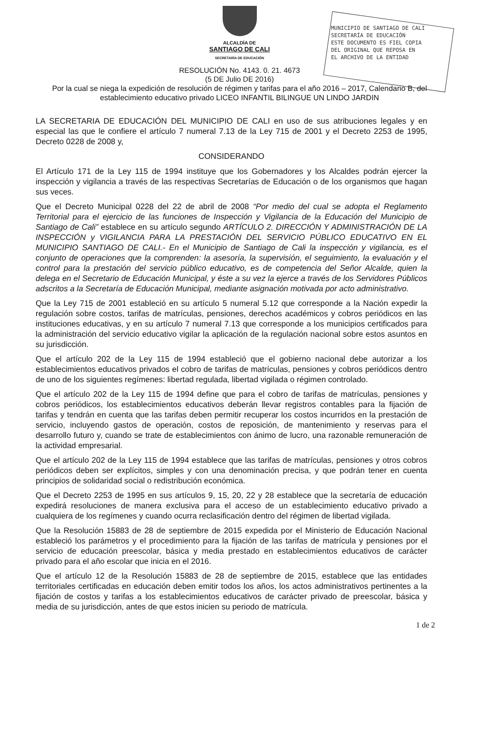MUNICIPIO DE SANTIAGO DE CALI
SECRETARÍA DE EDUCACIÓN
ESTE DOCUMENTO ES FIEL COPIA
DEL ORIGINAL QUE REPOSA EN
EL ARCHIVO DE LA ENTIDAD
ALCALDÍA DE
SANTIAGO DE CALI
SECRETARÍA DE EDUCACIÓN
RESOLUCIÓN No. 4143. 0. 21. 4673
(5 DE Julio DE 2016)
Por la cual se niega la expedición de resolución de régimen y tarifas para el año 2016 – 2017, Calendario B, del establecimiento educativo privado LICEO INFANTIL BILINGUE UN LINDO JARDIN
LA SECRETARIA DE EDUCACIÓN DEL MUNICIPIO DE CALI en uso de sus atribuciones legales y en especial las que le confiere el artículo 7 numeral 7.13 de la Ley 715 de 2001 y el Decreto 2253 de 1995, Decreto 0228 de 2008 y,
CONSIDERANDO
El Artículo 171 de la Ley 115 de 1994 instituye que los Gobernadores y los Alcaldes podrán ejercer la inspección y vigilancia a través de las respectivas Secretarías de Educación o de los organismos que hagan sus veces.
Que el Decreto Municipal 0228 del 22 de abril de 2008 “Por medio del cual se adopta el Reglamento Territorial para el ejercicio de las funciones de Inspección y Vigilancia de la Educación del Municipio de Santiago de Cali” establece en su artículo segundo ARTÍCULO 2. DIRECCIÓN Y ADMINISTRACIÓN DE LA INSPECCIÓN y VIGILANCIA PARA LA PRESTACIÓN DEL SERVICIO PÚBLICO EDUCATIVO EN EL MUNICIPIO SANTIAGO DE CALI.- En el Municipio de Santiago de Cali la inspección y vigilancia, es el conjunto de operaciones que la comprenden: la asesoría, la supervisión, el seguimiento, la evaluación y el control para la prestación del servicio público educativo, es de competencia del Señor Alcalde, quien la delega en el Secretario de Educación Municipal, y éste a su vez la ejerce a través de los Servidores Públicos adscritos a la Secretaría de Educación Municipal, mediante asignación motivada por acto administrativo.
Que la Ley 715 de 2001 estableció en su artículo 5 numeral 5.12 que corresponde a la Nación expedir la regulación sobre costos, tarifas de matrículas, pensiones, derechos académicos y cobros periódicos en las instituciones educativas, y en su artículo 7 numeral 7.13 que corresponde a los municipios certificados para la administración del servicio educativo vigilar la aplicación de la regulación nacional sobre estos asuntos en su jurisdicción.
Que el artículo 202 de la Ley 115 de 1994 estableció que el gobierno nacional debe autorizar a los establecimientos educativos privados el cobro de tarifas de matrículas, pensiones y cobros periódicos dentro de uno de los siguientes regímenes: libertad regulada, libertad vigilada o régimen controlado.
Que el artículo 202 de la Ley 115 de 1994 define que para el cobro de tarifas de matrículas, pensiones y cobros periódicos, los establecimientos educativos deberán llevar registros contables para la fijación de tarifas y tendrán en cuenta que las tarifas deben permitir recuperar los costos incurridos en la prestación de servicio, incluyendo gastos de operación, costos de reposición, de mantenimiento y reservas para el desarrollo futuro y, cuando se trate de establecimientos con ánimo de lucro, una razonable remuneración de la actividad empresarial.
Que el artículo 202 de la Ley 115 de 1994 establece que las tarifas de matrículas, pensiones y otros cobros periódicos deben ser explícitos, simples y con una denominación precisa, y que podrán tener en cuenta principios de solidaridad social o redistribución económica.
Que el Decreto 2253 de 1995 en sus artículos 9, 15, 20, 22 y 28 establece que la secretaría de educación expedirá resoluciones de manera exclusiva para el acceso de un establecimiento educativo privado a cualquiera de los regímenes y cuando ocurra reclasificación dentro del régimen de libertad vigilada.
Que la Resolución 15883 de 28 de septiembre de 2015 expedida por el Ministerio de Educación Nacional estableció los parámetros y el procedimiento para la fijación de las tarifas de matrícula y pensiones por el servicio de educación preescolar, básica y media prestado en establecimientos educativos de carácter privado para el año escolar que inicia en el 2016.
Que el artículo 12 de la Resolución 15883 de 28 de septiembre de 2015, establece que las entidades territoriales certificadas en educación deben emitir todos los años, los actos administrativos pertinentes a la fijación de costos y tarifas a los establecimientos educativos de carácter privado de preescolar, básica y media de su jurisdicción, antes de que estos inicien su periodo de matrícula.
1 de 2